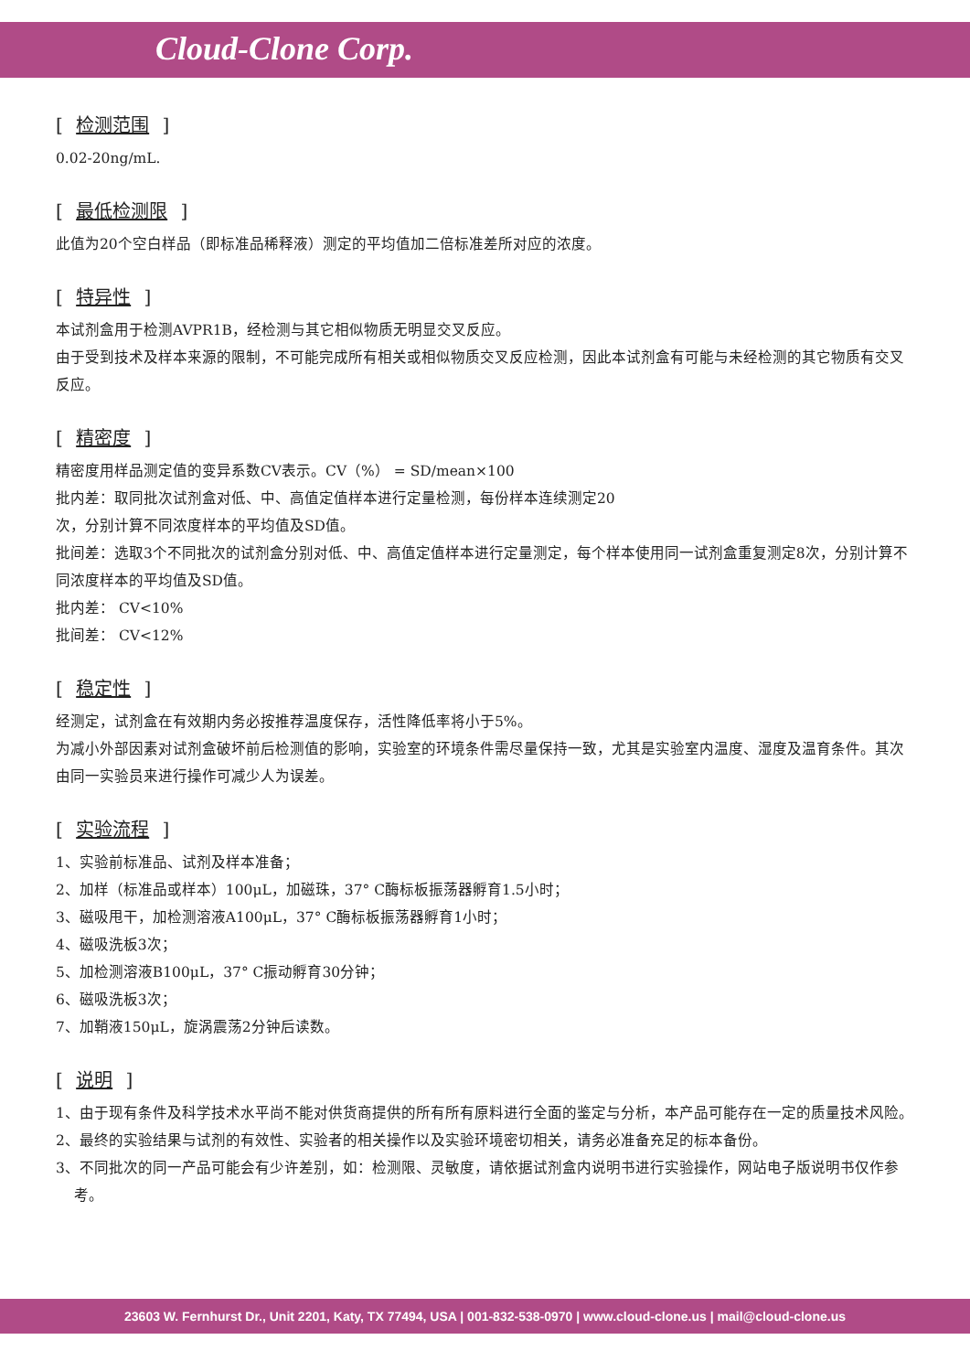Cloud-Clone Corp.
[ 检测范围 ]
0.02-20ng/mL.
[ 最低检测限 ]
此值为20个空白样品（即标准品稀释液）测定的平均值加二倍标准差所对应的浓度。
[ 特异性 ]
本试剂盒用于检测AVPR1B，经检测与其它相似物质无明显交叉反应。
由于受到技术及样本来源的限制，不可能完成所有相关或相似物质交叉反应检测，因此本试剂盒有可能与未经检测的其它物质有交叉反应。
[ 精密度 ]
精密度用样品测定值的变异系数CV表示。CV（%） = SD/mean×100
批内差：取同批次试剂盒对低、中、高值定值样本进行定量检测，每份样本连续测定20
次，分别计算不同浓度样本的平均值及SD值。
批间差：选取3个不同批次的试剂盒分别对低、中、高值定值样本进行定量测定，每个样本使用同一试剂盒重复测定8次，分别计算不同浓度样本的平均值及SD值。
批内差： CV<10%
批间差： CV<12%
[ 稳定性 ]
经测定，试剂盒在有效期内务必按推荐温度保存，活性降低率将小于5%。
为减小外部因素对试剂盒破坏前后检测值的影响，实验室的环境条件需尽量保持一致，尤其是实验室内温度、湿度及温育条件。其次由同一实验员来进行操作可减少人为误差。
[ 实验流程 ]
1、实验前标准品、试剂及样本准备；
2、加样（标准品或样本）100μL，加磁珠，37° C酶标板振荡器孵育1.5小时；
3、磁吸甩干，加检测溶液A100μL，37° C酶标板振荡器孵育1小时；
4、磁吸洗板3次；
5、加检测溶液B100μL，37° C振动孵育30分钟；
6、磁吸洗板3次；
7、加鞘液150μL，旋涡震荡2分钟后读数。
[ 说明 ]
1、由于现有条件及科学技术水平尚不能对供货商提供的所有所有原料进行全面的鉴定与分析，本产品可能存在一定的质量技术风险。
2、最终的实验结果与试剂的有效性、实验者的相关操作以及实验环境密切相关，请务必准备充足的标本备份。
3、不同批次的同一产品可能会有少许差别，如：检测限、灵敏度，请依据试剂盒内说明书进行实验操作，网站电子版说明书仅作参考。
23603 W. Fernhurst Dr., Unit 2201, Katy, TX 77494, USA | 001-832-538-0970 | www.cloud-clone.us | mail@cloud-clone.us